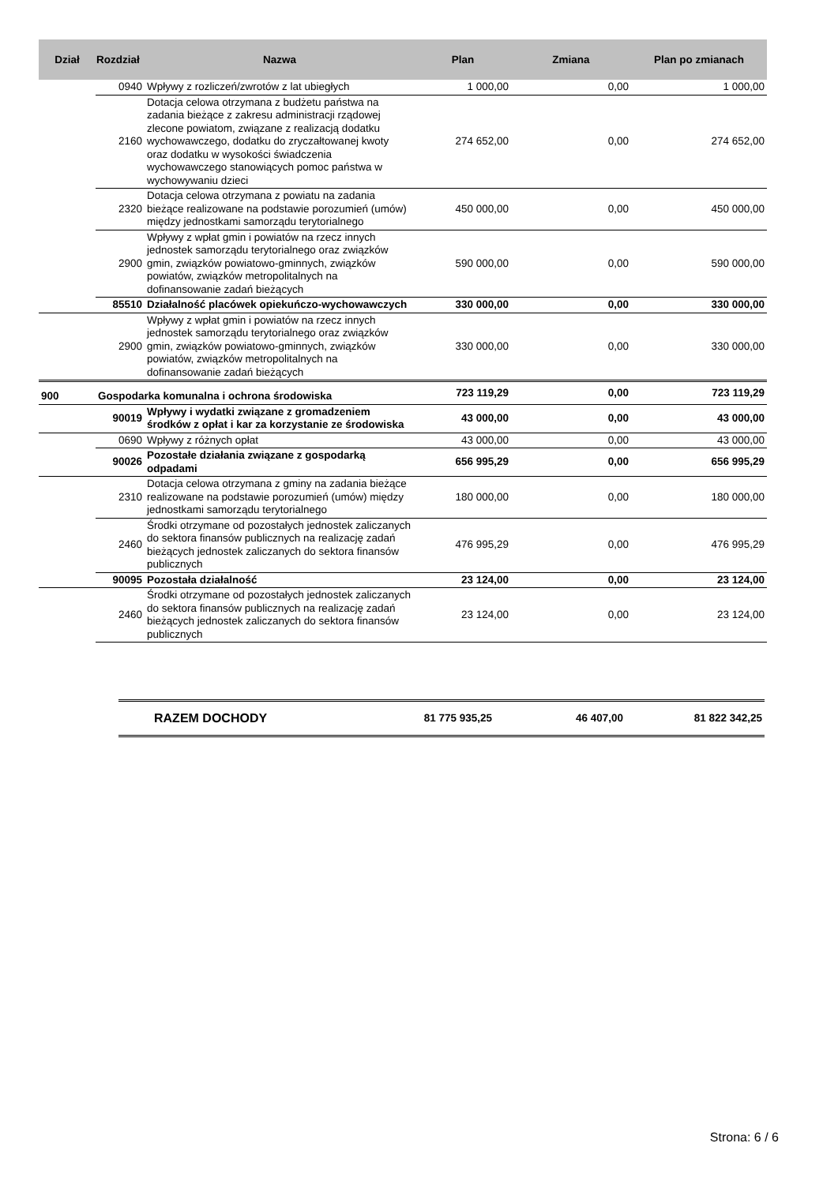| Dział | Rozdział | Nazwa | Plan | Zmiana | Plan po zmianach |
| --- | --- | --- | --- | --- | --- |
| | 0940 | Wpływy z rozliczeń/zwrotów z lat ubiegłych | 1 000,00 | 0,00 | 1 000,00 |
| | 2160 | Dotacja celowa otrzymana z budżetu państwa na zadania bieżące z zakresu administracji rządowej zlecone powiatom, związane z realizacją dodatku wychowawczego, dodatku do zryczałtowanej kwoty oraz dodatku w wysokości świadczenia wychowawczego stanowiących pomoc państwa w wychowywaniu dzieci | 274 652,00 | 0,00 | 274 652,00 |
| | 2320 | Dotacja celowa otrzymana z powiatu na zadania bieżące realizowane na podstawie porozumień (umów) między jednostkami samorządu terytorialnego | 450 000,00 | 0,00 | 450 000,00 |
| | 2900 | Wpływy z wpłat gmin i powiatów na rzecz innych jednostek samorządu terytorialnego oraz związków gmin, związków powiatowo-gminnych, związków powiatów, związków metropolitalnych na dofinansowanie zadań bieżących | 590 000,00 | 0,00 | 590 000,00 |
| 85510 | | Działalność placówek opiekuńczo-wychowawczych | 330 000,00 | 0,00 | 330 000,00 |
| | 2900 | Wpływy z wpłat gmin i powiatów na rzecz innych jednostek samorządu terytorialnego oraz związków gmin, związków powiatowo-gminnych, związków powiatów, związków metropolitalnych na dofinansowanie zadań bieżących | 330 000,00 | 0,00 | 330 000,00 |
| 900 | Gospodarka komunalna i ochrona środowiska | | 723 119,29 | 0,00 | 723 119,29 |
| 90019 | | Wpływy i wydatki związane z gromadzeniem środków z opłat i kar za korzystanie ze środowiska | 43 000,00 | 0,00 | 43 000,00 |
| | 0690 | Wpływy z różnych opłat | 43 000,00 | 0,00 | 43 000,00 |
| 90026 | | Pozostałe działania związane z gospodarką odpadami | 656 995,29 | 0,00 | 656 995,29 |
| | 2310 | Dotacja celowa otrzymana z gminy na zadania bieżące realizowane na podstawie porozumień (umów) między jednostkami samorządu terytorialnego | 180 000,00 | 0,00 | 180 000,00 |
| | 2460 | Środki otrzymane od pozostałych jednostek zaliczanych do sektora finansów publicznych na realizację zadań bieżących jednostek zaliczanych do sektora finansów publicznych | 476 995,29 | 0,00 | 476 995,29 |
| 90095 | | Pozostała działalność | 23 124,00 | 0,00 | 23 124,00 |
| | 2460 | Środki otrzymane od pozostałych jednostek zaliczanych do sektora finansów publicznych na realizację zadań bieżących jednostek zaliczanych do sektora finansów publicznych | 23 124,00 | 0,00 | 23 124,00 |
| RAZEM DOCHODY | 81 775 935,25 | 46 407,00 | 81 822 342,25 |
Strona: 6 / 6